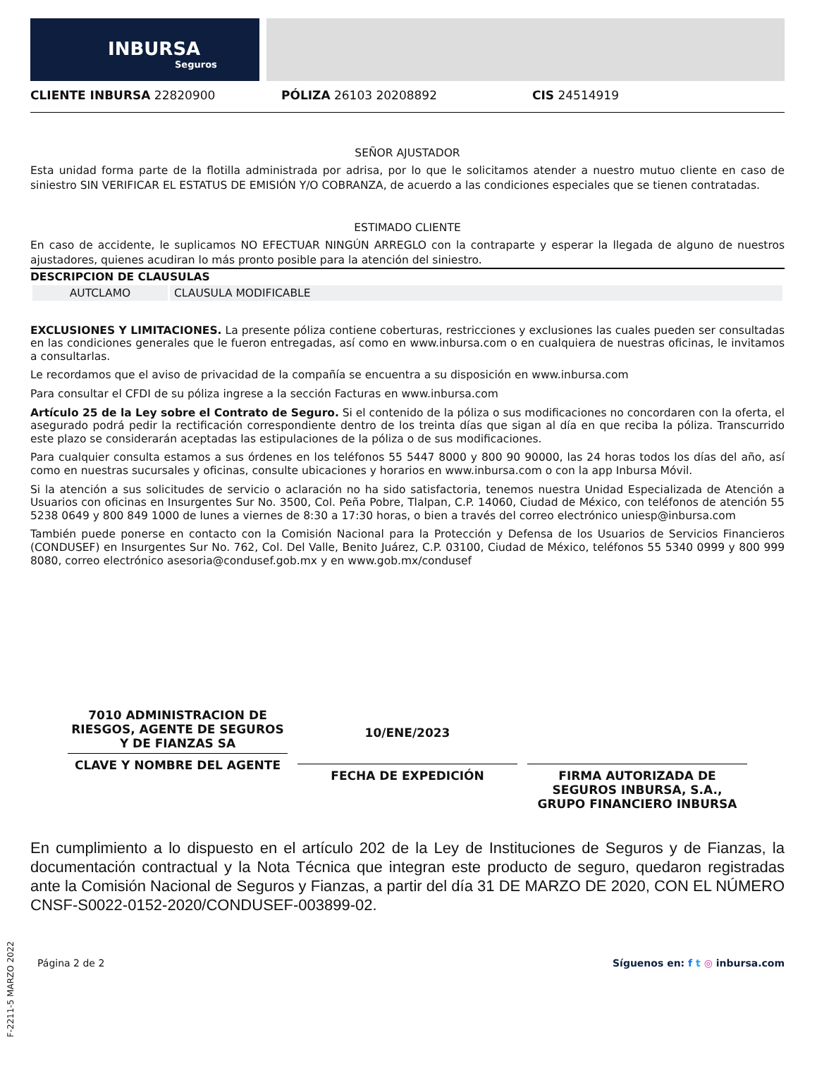INBURSA
Seguros
CLIENTE INBURSA 22820900 PÓLIZA 26103 20208892 CIS 24514919
SEÑOR AJUSTADOR
Esta unidad forma parte de la flotilla administrada por adrisa, por lo que le solicitamos atender a nuestro mutuo cliente en caso de siniestro SIN VERIFICAR EL ESTATUS DE EMISIÓN Y/O COBRANZA, de acuerdo a las condiciones especiales que se tienen contratadas.
ESTIMADO CLIENTE
En caso de accidente, le suplicamos NO EFECTUAR NINGÚN ARREGLO con la contraparte y esperar la llegada de alguno de nuestros ajustadores, quienes acudiran lo más pronto posible para la atención del siniestro.
DESCRIPCION DE CLAUSULAS
| AUTCLAMO | CLAUSULA MODIFICABLE |
EXCLUSIONES Y LIMITACIONES. La presente póliza contiene coberturas, restricciones y exclusiones las cuales pueden ser consultadas en las condiciones generales que le fueron entregadas, así como en www.inbursa.com o en cualquiera de nuestras oficinas, le invitamos a consultarlas.
Le recordamos que el aviso de privacidad de la compañía se encuentra a su disposición en www.inbursa.com
Para consultar el CFDI de su póliza ingrese a la sección Facturas en www.inbursa.com
Artículo 25 de la Ley sobre el Contrato de Seguro. Si el contenido de la póliza o sus modificaciones no concordaren con la oferta, el asegurado podrá pedir la rectificación correspondiente dentro de los treinta días que sigan al día en que reciba la póliza. Transcurrido este plazo se considerarán aceptadas las estipulaciones de la póliza o de sus modificaciones.
Para cualquier consulta estamos a sus órdenes en los teléfonos 55 5447 8000 y 800 90 90000, las 24 horas todos los días del año, así como en nuestras sucursales y oficinas, consulte ubicaciones y horarios en www.inbursa.com o con la app Inbursa Móvil.
Si la atención a sus solicitudes de servicio o aclaración no ha sido satisfactoria, tenemos nuestra Unidad Especializada de Atención a Usuarios con oficinas en Insurgentes Sur No. 3500, Col. Peña Pobre, Tlalpan, C.P. 14060, Ciudad de México, con teléfonos de atención 55 5238 0649 y 800 849 1000 de lunes a viernes de 8:30 a 17:30 horas, o bien a través del correo electrónico uniesp@inbursa.com
También puede ponerse en contacto con la Comisión Nacional para la Protección y Defensa de los Usuarios de Servicios Financieros (CONDUSEF) en Insurgentes Sur No. 762, Col. Del Valle, Benito Juárez, C.P. 03100, Ciudad de México, teléfonos 55 5340 0999 y 800 999 8080, correo electrónico asesoria@condusef.gob.mx y en www.gob.mx/condusef
7010 ADMINISTRACION DE RIESGOS, AGENTE DE SEGUROS Y DE FIANZAS SA
CLAVE Y NOMBRE DEL AGENTE
10/ENE/2023
FECHA DE EXPEDICIÓN
FIRMA AUTORIZADA DE SEGUROS INBURSA, S.A., GRUPO FINANCIERO INBURSA
En cumplimiento a lo dispuesto en el artículo 202 de la Ley de Instituciones de Seguros y de Fianzas, la documentación contractual y la Nota Técnica que integran este producto de seguro, quedaron registradas ante la Comisión Nacional de Seguros y Fianzas, a partir del día 31 DE MARZO DE 2020, CON EL NÚMERO CNSF-S0022-0152-2020/CONDUSEF-003899-02.
Página 2 de 2 Síguenos en: f t ◎ inbursa.com
F-2211-5 MARZO 2022